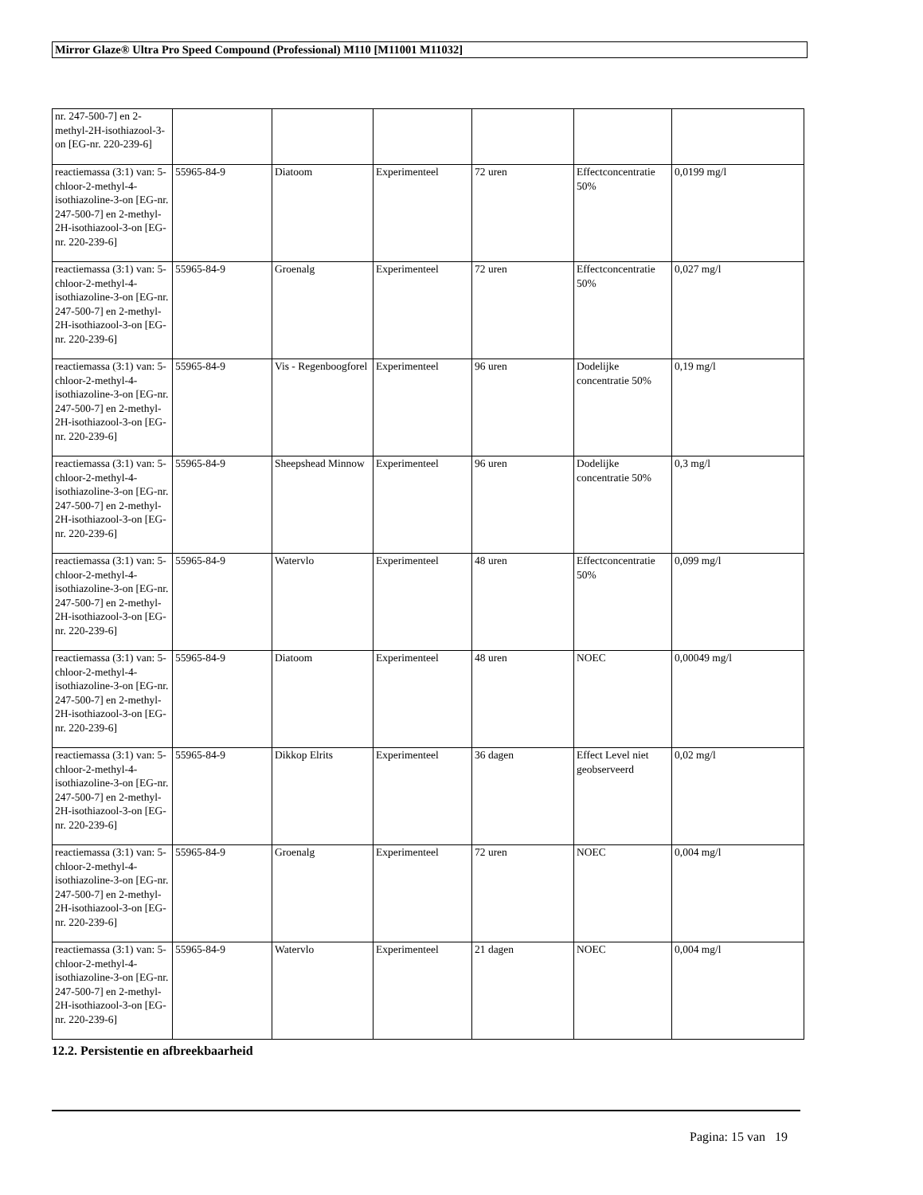Mirror Glaze® Ultra Pro Speed Compound (Professional) M110 [M11001 M11032]
| nr. 247-500-7] en 2-methyl-2H-isothiazool-3-on [EG-nr. 220-239-6] | | | | | | |
| reactiemassa (3:1) van: 5-chloor-2-methyl-4-isothiazoline-3-on [EG-nr. 247-500-7] en 2-methyl-2H-isothiazool-3-on [EG-nr. 220-239-6] | 55965-84-9 | Diatoom | Experimenteel | 72 uren | Effectconcentratie 50% | 0,0199 mg/l |
| reactiemassa (3:1) van: 5-chloor-2-methyl-4-isothiazoline-3-on [EG-nr. 247-500-7] en 2-methyl-2H-isothiazool-3-on [EG-nr. 220-239-6] | 55965-84-9 | Groenalg | Experimenteel | 72 uren | Effectconcentratie 50% | 0,027 mg/l |
| reactiemassa (3:1) van: 5-chloor-2-methyl-4-isothiazoline-3-on [EG-nr. 247-500-7] en 2-methyl-2H-isothiazool-3-on [EG-nr. 220-239-6] | 55965-84-9 | Vis - Regenboogforel | Experimenteel | 96 uren | Dodelijke concentratie 50% | 0,19 mg/l |
| reactiemassa (3:1) van: 5-chloor-2-methyl-4-isothiazoline-3-on [EG-nr. 247-500-7] en 2-methyl-2H-isothiazool-3-on [EG-nr. 220-239-6] | 55965-84-9 | Sheepshead Minnow | Experimenteel | 96 uren | Dodelijke concentratie 50% | 0,3 mg/l |
| reactiemassa (3:1) van: 5-chloor-2-methyl-4-isothiazoline-3-on [EG-nr. 247-500-7] en 2-methyl-2H-isothiazool-3-on [EG-nr. 220-239-6] | 55965-84-9 | Watervlo | Experimenteel | 48 uren | Effectconcentratie 50% | 0,099 mg/l |
| reactiemassa (3:1) van: 5-chloor-2-methyl-4-isothiazoline-3-on [EG-nr. 247-500-7] en 2-methyl-2H-isothiazool-3-on [EG-nr. 220-239-6] | 55965-84-9 | Diatoom | Experimenteel | 48 uren | NOEC | 0,00049 mg/l |
| reactiemassa (3:1) van: 5-chloor-2-methyl-4-isothiazoline-3-on [EG-nr. 247-500-7] en 2-methyl-2H-isothiazool-3-on [EG-nr. 220-239-6] | 55965-84-9 | Dikkop Elrits | Experimenteel | 36 dagen | Effect Level niet geobserveerd | 0,02 mg/l |
| reactiemassa (3:1) van: 5-chloor-2-methyl-4-isothiazoline-3-on [EG-nr. 247-500-7] en 2-methyl-2H-isothiazool-3-on [EG-nr. 220-239-6] | 55965-84-9 | Groenalg | Experimenteel | 72 uren | NOEC | 0,004 mg/l |
| reactiemassa (3:1) van: 5-chloor-2-methyl-4-isothiazoline-3-on [EG-nr. 247-500-7] en 2-methyl-2H-isothiazool-3-on [EG-nr. 220-239-6] | 55965-84-9 | Watervlo | Experimenteel | 21 dagen | NOEC | 0,004 mg/l |
12.2. Persistentie en afbreekbaarheid
Pagina: 15 van 19